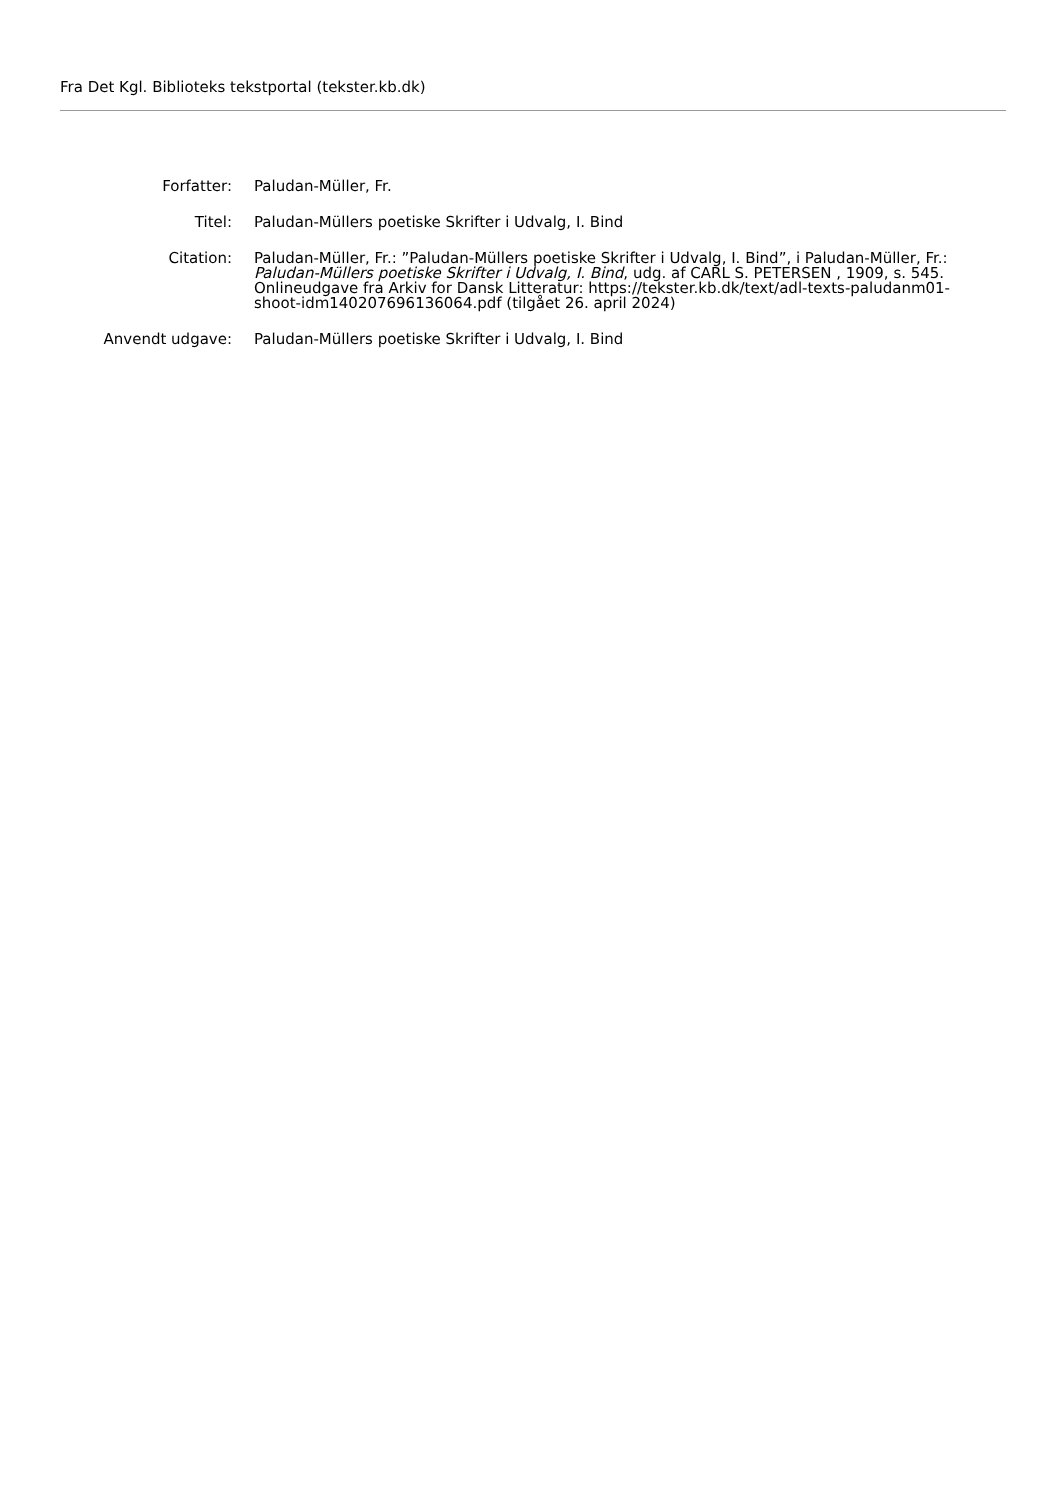Fra Det Kgl. Biblioteks tekstportal (tekster.kb.dk)
| Forfatter: | Paludan-Müller, Fr. |
| Titel: | Paludan-Müllers poetiske Skrifter i Udvalg, I. Bind |
| Citation: | Paludan-Müller, Fr.: ”Paludan-Müllers poetiske Skrifter i Udvalg, I. Bind”, i Paludan-Müller, Fr.: Paludan-Müllers poetiske Skrifter i Udvalg, I. Bind , udg. af CARL S. PETERSEN , 1909, s. 545. Onlineudgave fra Arkiv for Dansk Litteratur: https://tekster.kb.dk/text/adl-texts-paludanm01-shoot-idm140207696136064.pdf (tilgået 26. april 2024) |
| Anvendt udgave: | Paludan-Müllers poetiske Skrifter i Udvalg, I. Bind |